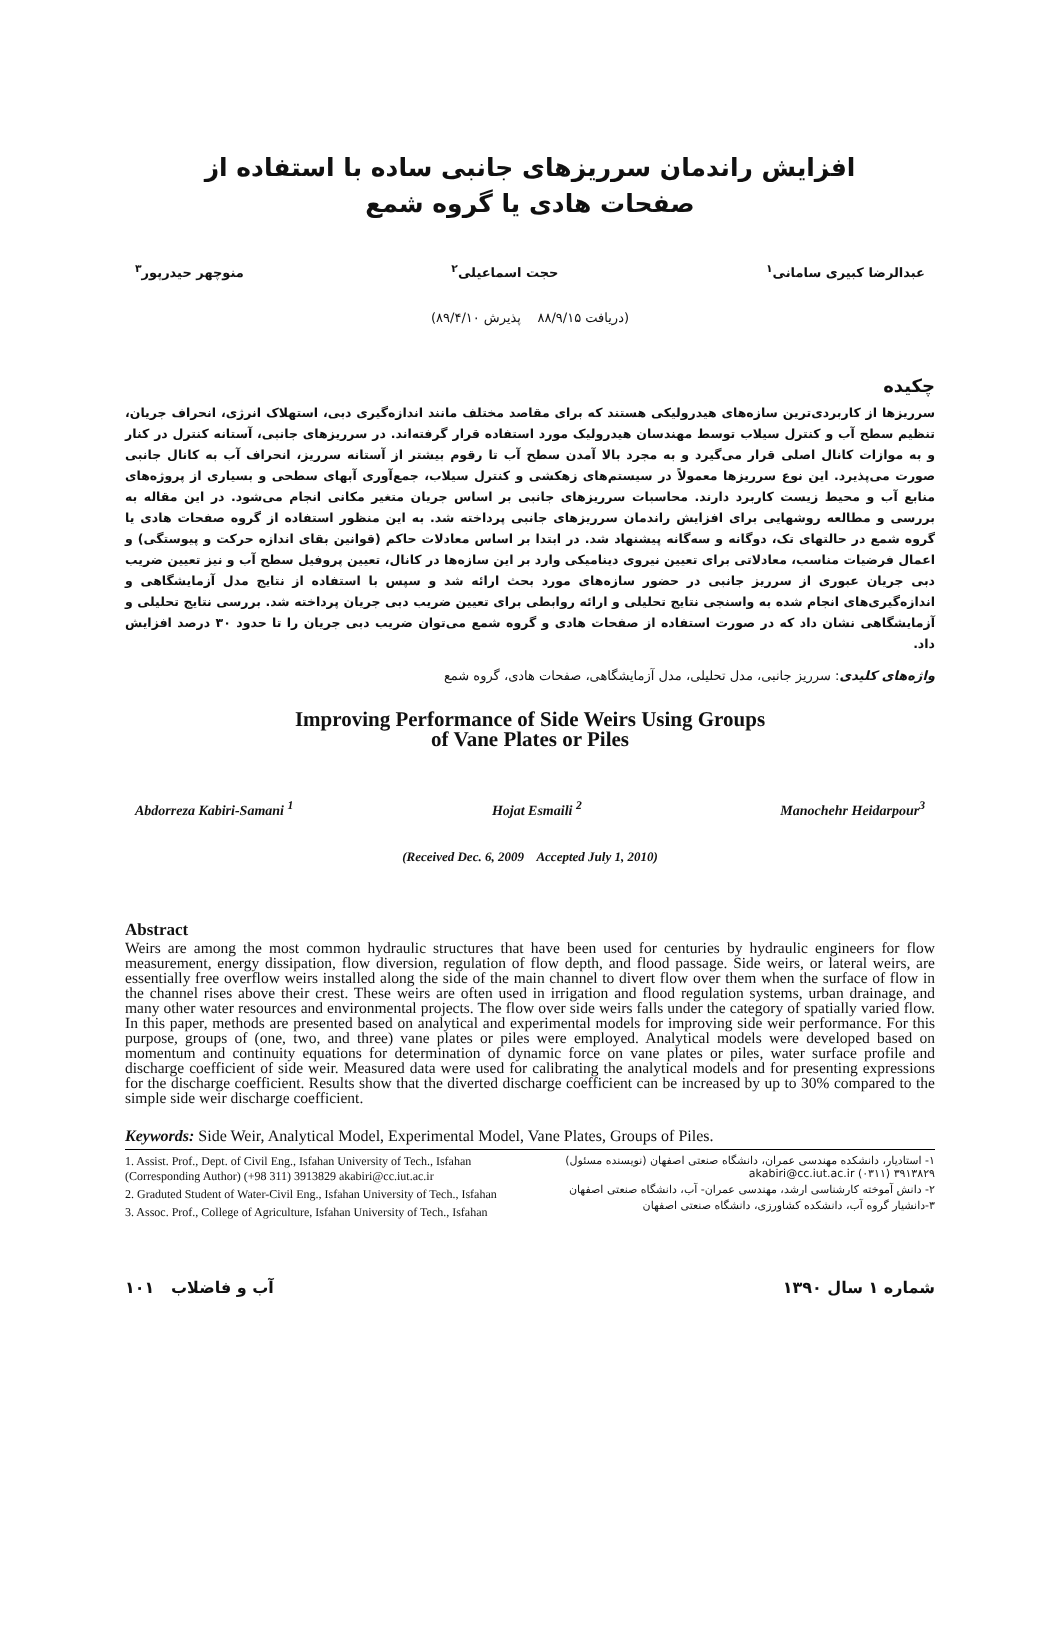افزایش راندمان سرریزهای جانبی ساده با استفاده از
صفحات هادی یا گروه شمع
عبدالرضا کبیری سامانی<sup>۱</sup> حجت اسماعیلی<sup>۲</sup> منوچهر حیدرپور<sup>۳</sup>
(دریافت ۸۸/۹/۱۵ پذیرش ۸۹/۴/۱۰)
چکیده
سرریزها از کاربردی‌ترین سازه‌های هیدرولیکی هستند که برای مقاصد مختلف مانند اندازه‌گیری دبی، استهلاک انرژی، انحراف جریان، تنظیم سطح آب و کنترل سیلاب توسط مهندسان هیدرولیک مورد استفاده قرار گرفته‌اند. در سرریزهای جانبی، آستانه کنترل در کنار و به موازات کانال اصلی قرار می‌گیرد و به مجرد بالا آمدن سطح آب تا رقوم بیشتر از آستانه سرریز، انحراف آب به کانال جانبی صورت می‌پذیرد. این نوع سرریزها معمولاً در سیستم‌های زهکشی و کنترل سیلاب، جمع‌آوری آبهای سطحی و بسیاری از پروژه‌های منابع آب و محیط زیست کاربرد دارند. محاسبات سرریزهای جانبی بر اساس جریان متغیر مکانی انجام می‌شود. در این مقاله به بررسی و مطالعه روشهایی برای افزایش راندمان سرریزهای جانبی پرداخته شد. به این منظور استفاده از گروه صفحات هادی یا گروه شمع در حالتهای تک، دوگانه و سه‌گانه پیشنهاد شد. در ابتدا بر اساس معادلات حاکم (قوانین بقای اندازه حرکت و پیوستگی) و اعمال فرضیات مناسب، معادلاتی برای تعیین نیروی دینامیکی وارد بر این سازه‌ها در کانال، تعیین پروفیل سطح آب و نیز تعیین ضریب دبی جریان عبوری از سرریز جانبی در حضور سازه‌های مورد بحث ارائه شد و سپس با استفاده از نتایج مدل آزمایشگاهی و اندازه‌گیری‌های انجام شده به واسنجی نتایج تحلیلی و ارائه روابطی برای تعیین ضریب دبی جریان پرداخته شد. بررسی نتایج تحلیلی و آزمایشگاهی نشان داد که در صورت استفاده از صفحات هادی و گروه شمع می‌توان ضریب دبی جریان را تا حدود ۳۰ درصد افزایش داد.
واژه‌های کلیدی: سرریز جانبی، مدل تحلیلی، مدل آزمایشگاهی، صفحات هادی، گروه شمع
Improving Performance of Side Weirs Using Groups
of Vane Plates or Piles
Abdorreza Kabiri-Samani <sup>1</sup> Hojat Esmaili <sup>2</sup> Manochehr Heidarpour<sup>3</sup>
(Received Dec. 6, 2009 Accepted July 1, 2010)
Abstract
Weirs are among the most common hydraulic structures that have been used for centuries by hydraulic engineers for flow measurement, energy dissipation, flow diversion, regulation of flow depth, and flood passage. Side weirs, or lateral weirs, are essentially free overflow weirs installed along the side of the main channel to divert flow over them when the surface of flow in the channel rises above their crest. These weirs are often used in irrigation and flood regulation systems, urban drainage, and many other water resources and environmental projects. The flow over side weirs falls under the category of spatially varied flow. In this paper, methods are presented based on analytical and experimental models for improving side weir performance. For this purpose, groups of (one, two, and three) vane plates or piles were employed. Analytical models were developed based on momentum and continuity equations for determination of dynamic force on vane plates or piles, water surface profile and discharge coefficient of side weir. Measured data were used for calibrating the analytical models and for presenting expressions for the discharge coefficient. Results show that the diverted discharge coefficient can be increased by up to 30% compared to the simple side weir discharge coefficient.
Keywords: Side Weir, Analytical Model, Experimental Model, Vane Plates, Groups of Piles.
1. Assist. Prof., Dept. of Civil Eng., Isfahan University of Tech., Isfahan (Corresponding Author) (+98 311) 3913829 akabiri@cc.iut.ac.ir
2. Graduted Student of Water-Civil Eng., Isfahan University of Tech., Isfahan
3. Assoc. Prof., College of Agriculture, Isfahan University of Tech., Isfahan
۱- استادیار، دانشکده مهندسی عمران، دانشگاه صنعتی اصفهان (نویسنده مسئول) akabiri@cc.iut.ac.ir (۰۳۱۱) ۳۹۱۳۸۲۹
۲- دانش آموخته کارشناسی ارشد، مهندسی عمران- آب، دانشگاه صنعتی اصفهان
۳-دانشیار گروه آب، دانشکده کشاورزی، دانشگاه صنعتی اصفهان
شماره ۱ سال ۱۳۹۰ آب و فاضلاب ۱۰۱